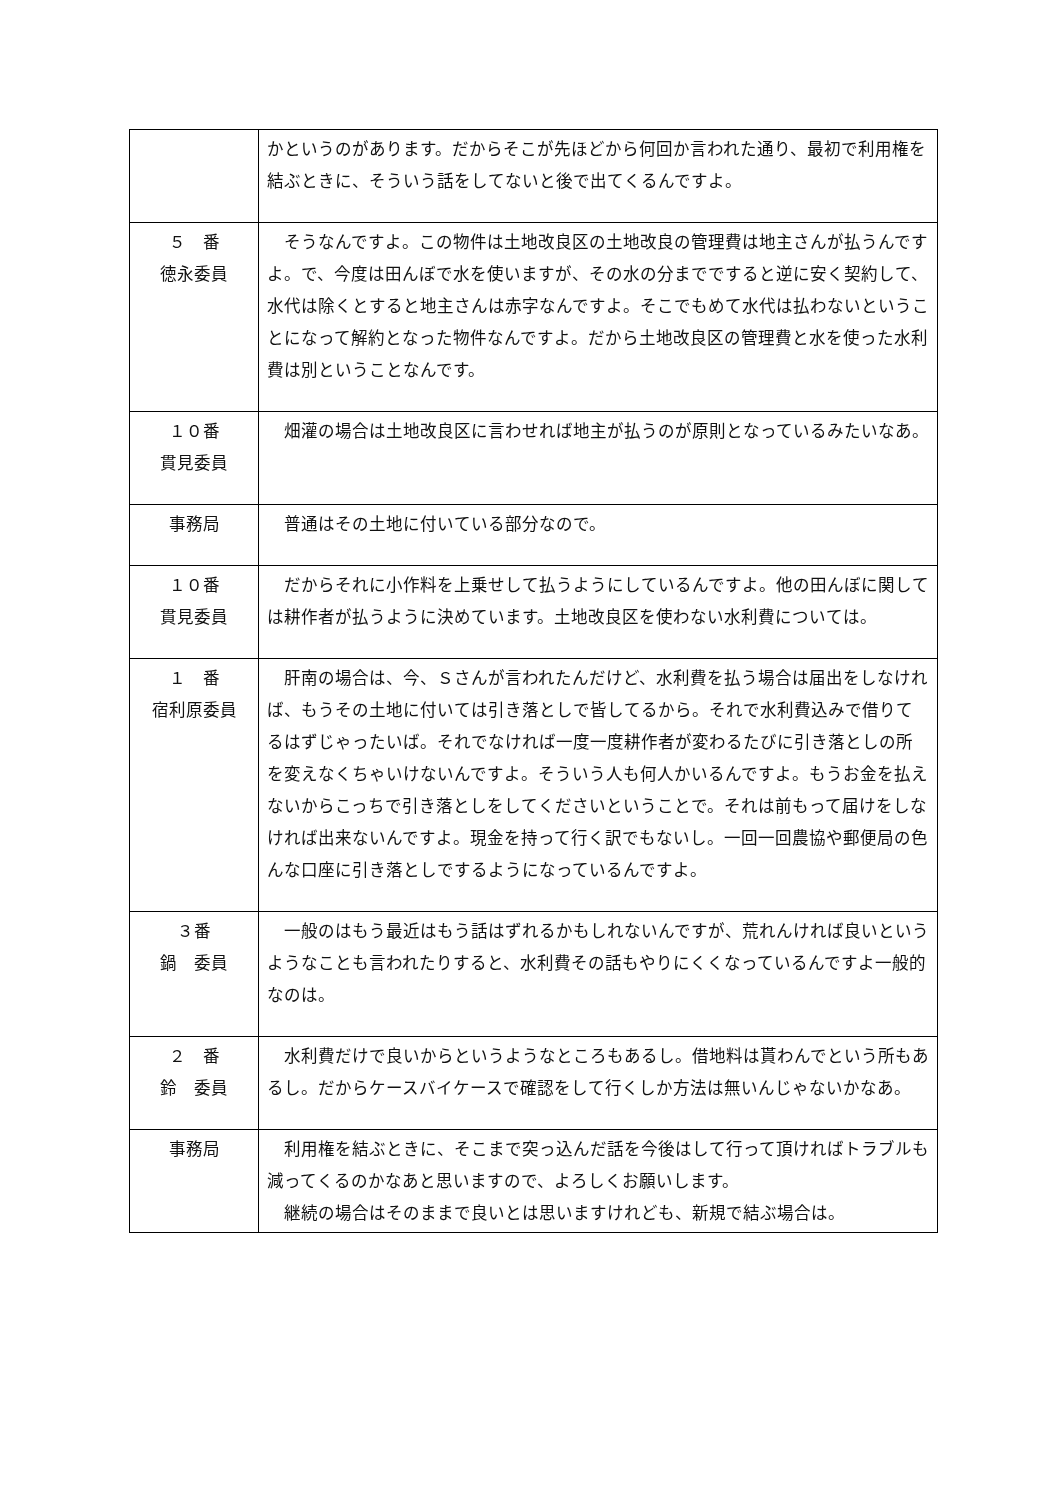| | かというのがあります。だからそこが先ほどから何回か言われた通り、最初で利用権を結ぶときに、そういう話をしてないと後で出てくるんですよ。 |
| ５ 番 徳永委員 | そうなんですよ。この物件は土地改良区の土地改良の管理費は地主さんが払うんですよ。で、今度は田んぼで水を使いますが、その水の分までですると逆に安く契約して、水代は除くとすると地主さんは赤字なんですよ。そこでもめて水代は払わないということになって解約となった物件なんですよ。だから土地改良区の管理費と水を使った水利費は別ということなんです。 |
| １０番 貫見委員 | 畑灌の場合は土地改良区に言わせれば地主が払うのが原則となっているみたいなあ。 |
| 事務局 | 普通はその土地に付いている部分なので。 |
| １０番 貫見委員 | だからそれに小作料を上乗せして払うようにしているんですよ。他の田んぼに関しては耕作者が払うように決めています。土地改良区を使わない水利費については。 |
| １ 番 宿利原委員 | 肝南の場合は、今、Ｓさんが言われたんだけど、水利費を払う場合は届出をしなければ、もうその土地に付いては引き落としで皆してるから。それで水利費込みで借りてるはずじゃったいば。それでなければ一度一度耕作者が変わるたびに引き落としの所を変えなくちゃいけないんですよ。そういう人も何人かいるんですよ。もうお金を払えないからこっちで引き落としをしてくださいということで。それは前もって届けをしなければ出来ないんですよ。現金を持って行く訳でもないし。一回一回農協や郵便局の色んな口座に引き落としでするようになっているんですよ。 |
| ３番 鍋 委員 | 一般のはもう最近はもう話はずれるかもしれないんですが、荒れんければ良いというようなことも言われたりすると、水利費その話もやりにくくなっているんですよ一般的なのは。 |
| ２ 番 鈴 委員 | 水利費だけで良いからというようなところもあるし。借地料は貰わんでという所もあるし。だからケースバイケースで確認をして行くしか方法は無いんじゃないかなあ。 |
| 事務局 | 利用権を結ぶときに、そこまで突っ込んだ話を今後はして行って頂ければトラブルも減ってくるのかなあと思いますので、よろしくお願いします。 継続の場合はそのままで良いとは思いますけれども、新規で結ぶ場合は。 |